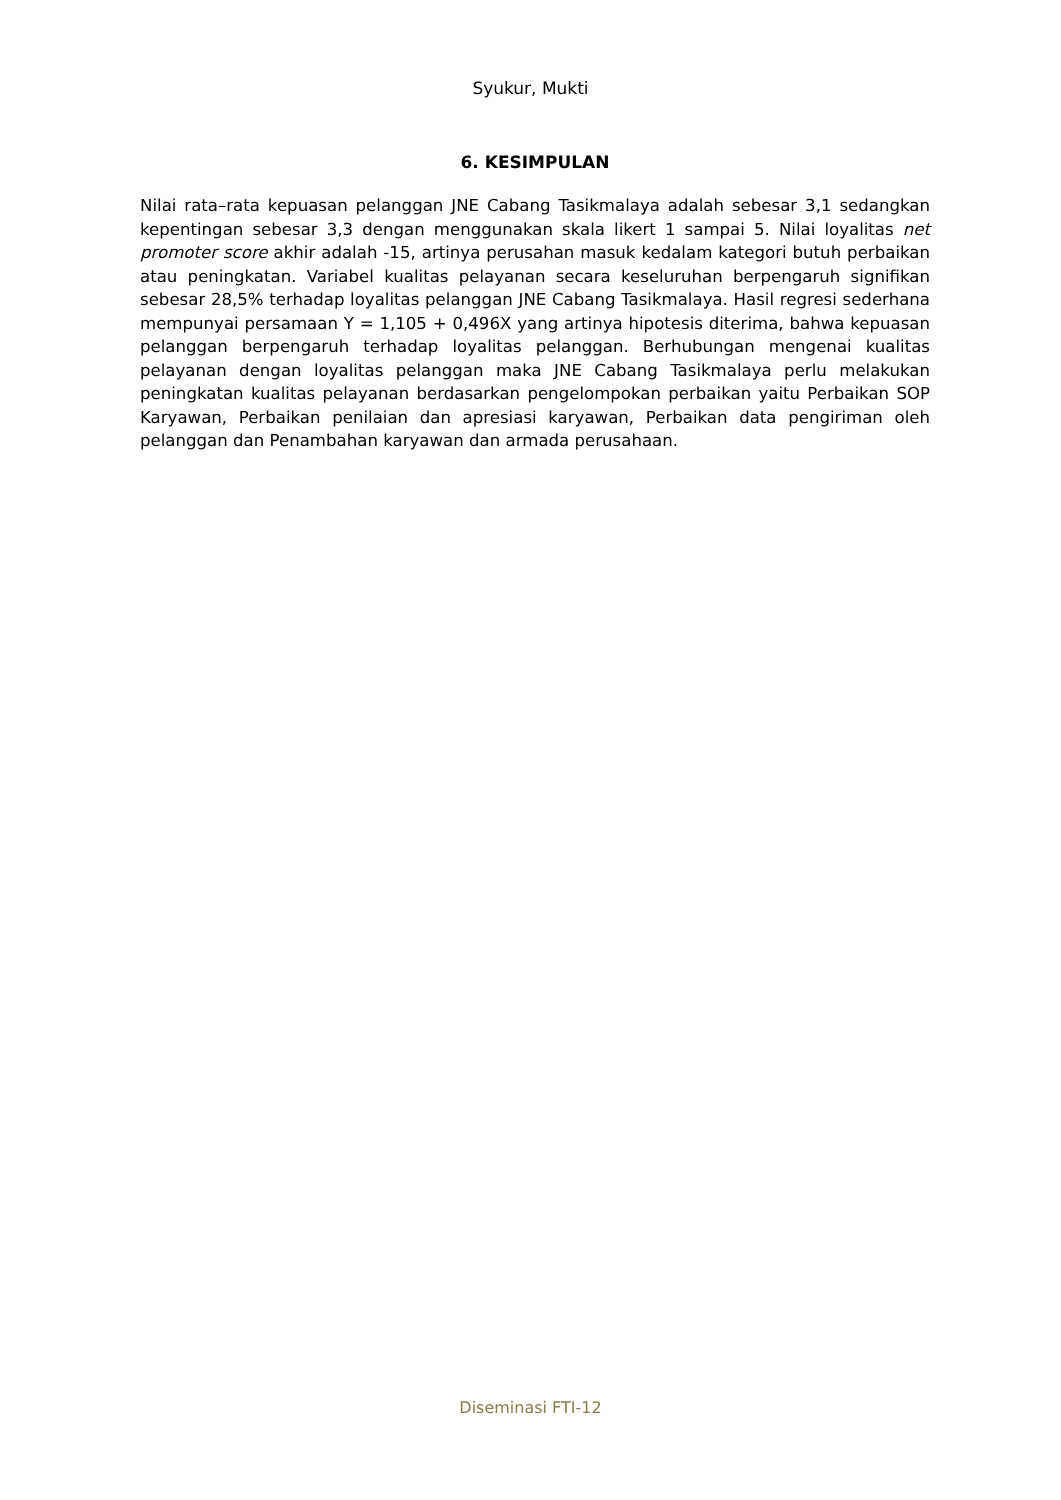Syukur, Mukti
6. KESIMPULAN
Nilai rata–rata kepuasan pelanggan JNE Cabang Tasikmalaya adalah sebesar 3,1 sedangkan kepentingan sebesar 3,3 dengan menggunakan skala likert 1 sampai 5. Nilai loyalitas net promoter score akhir adalah -15, artinya perusahan masuk kedalam kategori butuh perbaikan atau peningkatan. Variabel kualitas pelayanan secara keseluruhan berpengaruh signifikan sebesar 28,5% terhadap loyalitas pelanggan JNE Cabang Tasikmalaya. Hasil regresi sederhana mempunyai persamaan Y = 1,105 + 0,496X yang artinya hipotesis diterima, bahwa kepuasan pelanggan berpengaruh terhadap loyalitas pelanggan. Berhubungan mengenai kualitas pelayanan dengan loyalitas pelanggan maka JNE Cabang Tasikmalaya perlu melakukan peningkatan kualitas pelayanan berdasarkan pengelompokan perbaikan yaitu Perbaikan SOP Karyawan, Perbaikan penilaian dan apresiasi karyawan, Perbaikan data pengiriman oleh pelanggan dan Penambahan karyawan dan armada perusahaan.
Diseminasi FTI-12